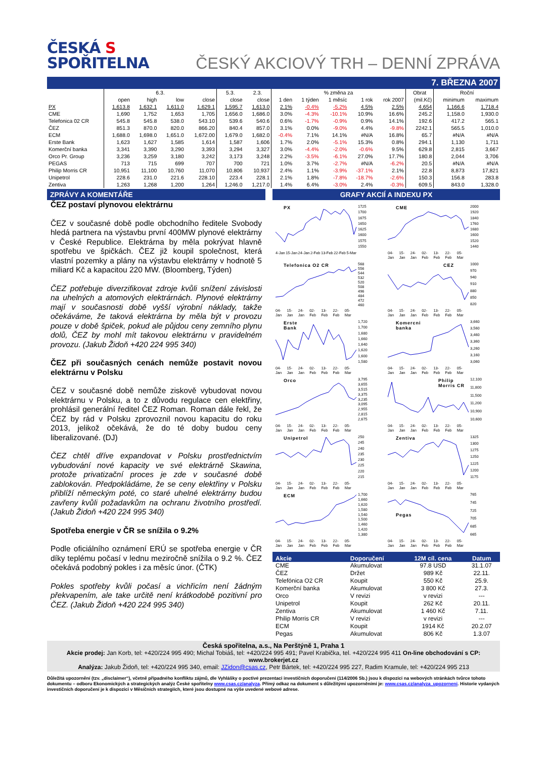ČESKÁ S
SPOŘITELNA
ČESKÝ AKCIOVÝ TRH – DENNÍ ZPRÁVA
7. BŘEZNA 2007
| | 6.3. | | | | 5.3. | 2.3. | % změna za | | | | | Obrat | Roční | |
| --- | --- | --- | --- | --- | --- | --- | --- | --- | --- | --- | --- | --- | --- | --- |
| | open | high | low | close | close | close | 1 den | 1 týden | 1 měsíc | 1 rok | rok 2007 | (mil.Kč) | minimum | maximum |
| PX | 1,613.8 | 1,632.1 | 1,611.0 | 1,629.1 | 1,595.7 | 1,613.0 | 2.1% | -0.4% | -5.2% | 4.5% | 2.5% | 4,654 | 1,166.6 | 1,718.4 |
| CME | 1,690 | 1,752 | 1,653 | 1,705 | 1,656.0 | 1,686.0 | 3.0% | -4.3% | -10.1% | 10.9% | 16.6% | 245.2 | 1,158.0 | 1,930.0 |
| Telefonica 02 CR | 545.8 | 545.8 | 538.0 | 543.10 | 539.6 | 540.6 | 0.6% | -1.7% | -0.9% | 0.9% | 14.1% | 192.6 | 417.2 | 565.1 |
| ČEZ | 851.3 | 870.0 | 820.0 | 866.20 | 840.4 | 857.0 | 3.1% | 0.0% | -9.0% | 4.4% | -9.8% | 2242.1 | 565.5 | 1,010.0 |
| ECM | 1,688.0 | 1,698.0 | 1,651.0 | 1,672.00 | 1,679.0 | 1,682.0 | -0.4% | 7.1% | 14.1% | #N/A | 16.8% | 65.7 | #N/A | #N/A |
| Erste Bank | 1,623 | 1,627 | 1,585 | 1,614 | 1,587 | 1,606 | 1.7% | 2.0% | -5.1% | 15.3% | 0.8% | 294.1 | 1,130 | 1,711 |
| Komerční banka | 3,341 | 3,390 | 3,290 | 3,393 | 3,294 | 3,327 | 3.0% | -4.4% | -2.0% | -0.6% | 9.5% | 629.8 | 2,815 | 3,667 |
| Orco Pr. Group | 3,236 | 3,259 | 3,180 | 3,242 | 3,173 | 3,248 | 2.2% | -3.5% | -6.1% | 27.0% | 17.7% | 180.8 | 2,044 | 3,706 |
| PEGAS | 713 | 715 | 699 | 707 | 700 | 721 | 1.0% | 3.7% | -2.7% | #N/A | -6.2% | 20.5 | #N/A | #N/A |
| Philip Morris CR | 10,951 | 11,100 | 10,760 | 11,070 | 10,806 | 10,937 | 2.4% | 1.1% | -3.9% | -37.1% | 2.1% | 22.8 | 8,873 | 17,821 |
| Unipetrol | 228.6 | 231.0 | 221.6 | 228.10 | 223.4 | 228.1 | 2.1% | 1.8% | -7.8% | -18.7% | -2.6% | 150.3 | 156.8 | 283.8 |
| Zentiva | 1,263 | 1,268 | 1,200 | 1,264 | 1,246.0 | 1,217.0 | 1.4% | 6.4% | -3.0% | 2.4% | -0.3% | 609.5 | 843.0 | 1,328.0 |
ZPRÁVY A KOMENTÁŘE
ČEZ postaví plynovou elektrárnu
ČEZ v současné době podle obchodního ředitele Svobody hledá partnera na výstavbu první 400MW plynové elektrárny v České Republice. Elektrárna by měla pokrývat hlavně spotřebu ve špičkách. ČEZ již koupil společnost, která vlastní pozemky a plány na výstavbu elektrárny v hodnotě 5 miliard Kč a kapacitou 220 MW. (Bloomberg, Týden)
ČEZ potřebuje diverzifikovat zdroje kvůli snížení závislosti na uhelných a atomových elektrárnách. Plynové elektrárny mají v současnosti době vyšší výrobní náklady, takže očekáváme, že taková elektrárna by měla být v provozu pouze v době špiček, pokud ale půjdou ceny zemního plynu dolů, ČEZ by mohl mít takovou elektrárnu v pravidelném provozu. (Jakub Židoň +420 224 995 340)
ČEZ při současných cenách nemůže postavit novou elektrárnu v Polsku
ČEZ v současné době nemůže ziskově vybudovat novou elektrárnu v Polsku, a to z důvodu regulace cen elektřiny, prohlásil generální ředitel ČEZ Roman. Roman dále řekl, že ČEZ by rád v Polsku zprovoznil novou kapacitu do roku 2013, jelikož očekává, že do té doby budou ceny liberalizované. (DJ)
ČEZ chtěl dříve expandovat v Polsku prostřednictvím vybudování nové kapacity ve své elektrárně Skawina, protože privatizační proces je zde v současné době zablokován. Předpokládáme, že se ceny elektřiny v Polsku přiblíží německým poté, co staré uhelné elektrárny budou zavřeny kvůli požadavkům na ochranu životního prostředí. (Jakub Židoň +420 224 995 340)
Spotřeba energie v ČR se snížila o 9.2%
Podle oficiálního oznámení ERÚ se spotřeba energie v ČR díky teplému počasí v lednu meziročně snížila o 9.2 %. ČEZ očekává podobný pokles i za měsíc únor. (ČTK)
Pokles spotřeby kvůli počasí a vichřicím není žádným překvapením, ale take určitě není krátkodobě pozitivní pro ČEZ. (Jakub Židoň +420 224 995 340)
GRAFY AKCIÍ A INDEXU PX
PX
1725
1700
1675
1650
1625
1600
1575
1550
4-Jan 15-Jan 24-Jan 2-Feb 13-Feb 22-Feb 5-Mar
CME
2000
1920
1840
1760
1680
1600
1520
1440
04-Jan 15-Jan 24-Jan 02-Feb 13-Feb 22-Feb 05-Mar
Telefonica O2 CR
568
556
544
532
520
508
496
484
472
460
04-Jan 15-Jan 24-Jan 02-Feb 13-Feb 22-Feb 05-Mar
CEZ
1000
970
940
910
880
850
820
04-Jan 15-Jan 24-Jan 02-Feb 13-Feb 22-Feb 05-Mar
Erste
Bank
1,720
1,700
1,680
1,660
1,640
1,620
1,600
1,580
04-Jan 15-Jan 24-Jan 02-Feb 13-Feb 22-Feb 05-Mar
Komercni
banka
3,660
3,560
3,460
3,360
3,260
3,160
3,060
04-Jan 15-Jan 24-Jan 02-Feb 13-Feb 22-Feb 05-Mar
Orco
3,795
3,655
3,515
3,375
3,235
3,095
2,955
2,815
2,675
04-Jan 15-Jan 24-Jan 02-Feb 13-Feb 22-Feb 05-Mar
Philip
Morris CR
12,100
11,800
11,500
11,200
10,900
10,600
04-Jan 15-Jan 24-Jan 02-Feb 13-Feb 22-Feb 05-Mar
Unipetrol
250
245
240
235
230
225
220
215
04-Jan 15-Jan 24-Jan 02-Feb 13-Feb 22-Feb 05-Mar
Zentiva
1325
1300
1275
1250
1225
1200
1175
04-Jan 15-Jan 24-Jan 02-Feb 13-Feb 22-Feb 05-Mar
ECM
1,700
1,660
1,620
1,580
1,540
1,500
1,460
1,420
1,380
04-Jan 15-Jan 24-Jan 02-Feb 13-Feb 22-Feb 05-Mar
Pegas
765
745
725
705
685
665
04-Jan 15-Jan 24-Jan 02-Feb 13-Feb 22-Feb 05-Mar
| Akcie | Doporučení | 12M cíl. cena | Datum |
| --- | --- | --- | --- |
| CME | Akumulovat | 97.8 USD | 31.1.07 |
| ČEZ | Držet | 989 Kč | 22.11. |
| Telefónica O2 CR | Koupit | 550 Kč | 25.9. |
| Komerční banka | Akumulovat | 3 800 Kč | 27.3. |
| Orco | V revizi | v revizi | --- |
| Unipetrol | Koupit | 262 Kč | 20.11. |
| Zentiva | Akumulovat | 1 460 Kč | 7.11. |
| Philip Morris CR | V revizi | v revizi | --- |
| ECM | Koupit | 1914 Kč | 20.2.07 |
| Pegas | Akumulovat | 806 Kč | 1.3.07 |
Česká spořitelna, a.s., Na Perštýně 1, Praha 1
Akcie prodej: Jan Korb, tel: +420/224 995 490; Michal Tobiáš, tel: +420/224 995 491; Pavel Krabička, tel. +420/224 995 411 On-line obchodování s CP: www.brokerjet.cz
Analýza: Jakub Židoň, tel: +420/224 995 340, email: JZidon@csas.cz, Petr Bártek, tel: +420/224 995 227, Radim Kramule, tel: +420/224 995 213
Důležitá upozornění (tzv. „disclaimer“), včetně případného konfliktu zájmů, dle Vyhlášky o poctivé prezentaci investičních doporučení (114/2006 Sb.) jsou k dispozici na webových stránkách tvůrce tohoto dokumentu – odboru Ekonomických a strategických analýz České spořitelny www.csas.cz/analyza. Přímý odkaz na dokument s důležitými upozorněními je: www.csas.cz/analyza_upozorneni. Historie vydaných investičních doporučení je k dispozici v Měsíčních strategiích, které jsou dostupné na výše uvedené webové adrese.